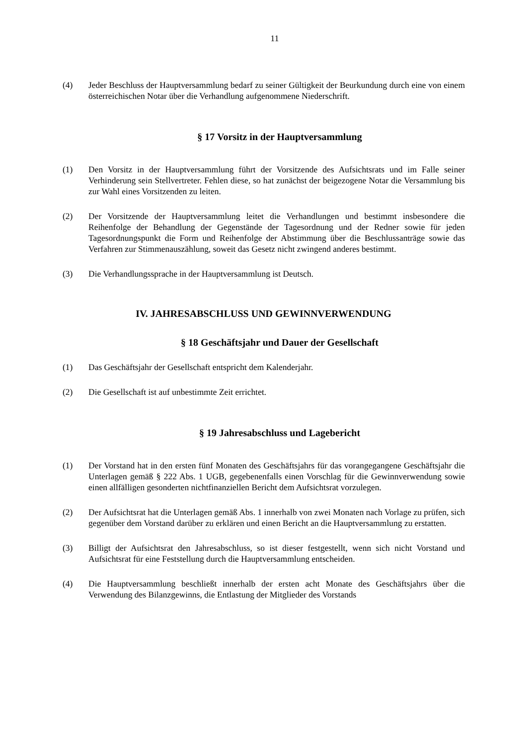11
(4) Jeder Beschluss der Hauptversammlung bedarf zu seiner Gültigkeit der Beurkundung durch eine von einem österreichischen Notar über die Verhandlung aufgenommene Niederschrift.
§ 17 Vorsitz in der Hauptversammlung
(1) Den Vorsitz in der Hauptversammlung führt der Vorsitzende des Aufsichtsrats und im Falle seiner Verhinderung sein Stellvertreter. Fehlen diese, so hat zunächst der beigezogene Notar die Versammlung bis zur Wahl eines Vorsitzenden zu leiten.
(2) Der Vorsitzende der Hauptversammlung leitet die Verhandlungen und bestimmt insbesondere die Reihenfolge der Behandlung der Gegenstände der Tagesordnung und der Redner sowie für jeden Tagesordnungspunkt die Form und Reihenfolge der Abstimmung über die Beschlussanträge sowie das Verfahren zur Stimmenauszählung, soweit das Gesetz nicht zwingend anderes bestimmt.
(3) Die Verhandlungssprache in der Hauptversammlung ist Deutsch.
IV. JAHRESABSCHLUSS UND GEWINNVERWENDUNG
§ 18 Geschäftsjahr und Dauer der Gesellschaft
(1) Das Geschäftsjahr der Gesellschaft entspricht dem Kalenderjahr.
(2) Die Gesellschaft ist auf unbestimmte Zeit errichtet.
§ 19 Jahresabschluss und Lagebericht
(1) Der Vorstand hat in den ersten fünf Monaten des Geschäftsjahrs für das vorangegangene Geschäftsjahr die Unterlagen gemäß § 222 Abs. 1 UGB, gegebenenfalls einen Vorschlag für die Gewinnverwendung sowie einen allfälligen gesonderten nichtfinanziellen Bericht dem Aufsichtsrat vorzulegen.
(2) Der Aufsichtsrat hat die Unterlagen gemäß Abs. 1 innerhalb von zwei Monaten nach Vorlage zu prüfen, sich gegenüber dem Vorstand darüber zu erklären und einen Bericht an die Hauptversammlung zu erstatten.
(3) Billigt der Aufsichtsrat den Jahresabschluss, so ist dieser festgestellt, wenn sich nicht Vorstand und Aufsichtsrat für eine Feststellung durch die Hauptversammlung entscheiden.
(4) Die Hauptversammlung beschließt innerhalb der ersten acht Monate des Geschäftsjahrs über die Verwendung des Bilanzgewinns, die Entlastung der Mitglieder des Vorstands